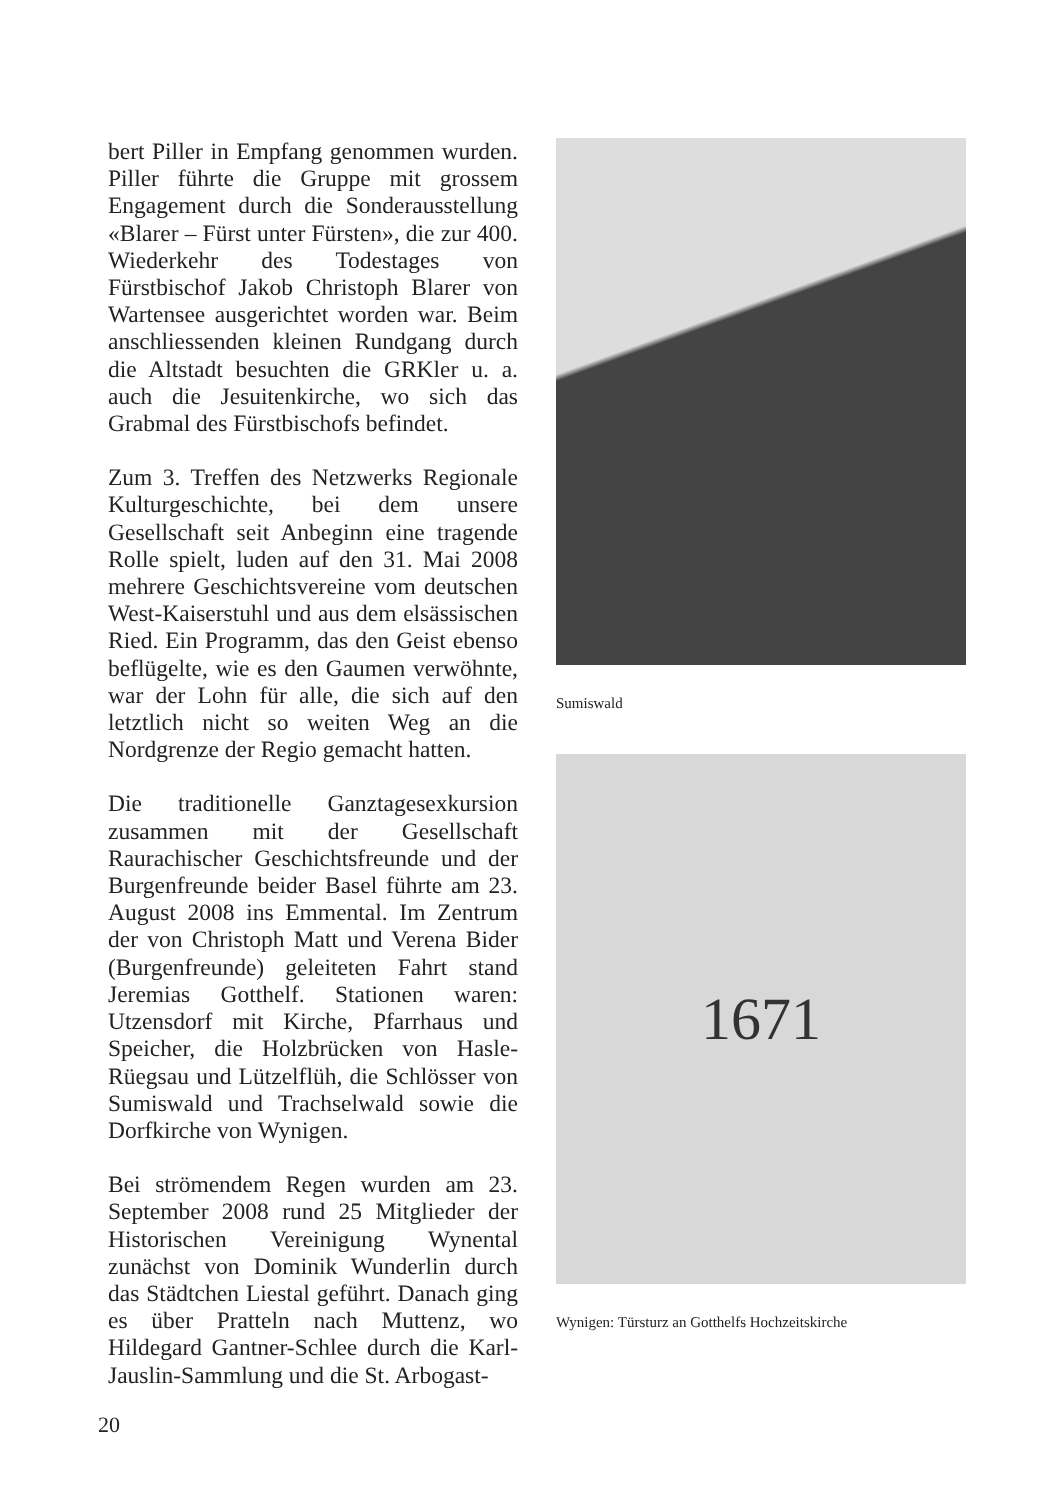bert Piller in Empfang genommen wurden. Piller führte die Gruppe mit grossem Engagement durch die Sonderausstellung «Blarer – Fürst unter Fürsten», die zur 400. Wiederkehr des Todestages von Fürstbischof Jakob Christoph Blarer von Wartensee ausgerichtet worden war. Beim anschliessenden kleinen Rundgang durch die Altstadt besuchten die GRKler u. a. auch die Jesuitenkirche, wo sich das Grabmal des Fürstbischofs befindet.
Zum 3. Treffen des Netzwerks Regionale Kulturgeschichte, bei dem unsere Gesellschaft seit Anbeginn eine tragende Rolle spielt, luden auf den 31. Mai 2008 mehrere Geschichtsvereine vom deutschen West-Kaiserstuhl und aus dem elsässischen Ried. Ein Programm, das den Geist ebenso beflügelte, wie es den Gaumen verwöhnte, war der Lohn für alle, die sich auf den letztlich nicht so weiten Weg an die Nordgrenze der Regio gemacht hatten.
Die traditionelle Ganztagesexkursion zusammen mit der Gesellschaft Raurachischer Geschichtsfreunde und der Burgenfreunde beider Basel führte am 23. August 2008 ins Emmental. Im Zentrum der von Christoph Matt und Verena Bider (Burgenfreunde) geleiteten Fahrt stand Jeremias Gotthelf. Stationen waren: Utzensdorf mit Kirche, Pfarrhaus und Speicher, die Holzbrücken von Hasle-Rüegsau und Lützelflüh, die Schlösser von Sumiswald und Trachselwald sowie die Dorfkirche von Wynigen.
Bei strömendem Regen wurden am 23. September 2008 rund 25 Mitglieder der Historischen Vereinigung Wynental zunächst von Dominik Wunderlin durch das Städtchen Liestal geführt. Danach ging es über Pratteln nach Muttenz, wo Hildegard Gantner-Schlee durch die Karl-Jauslin-Sammlung und die St. Arbogast-
Sumiswald
1671
Wynigen: Türsturz an Gotthelfs Hochzeitskirche
20